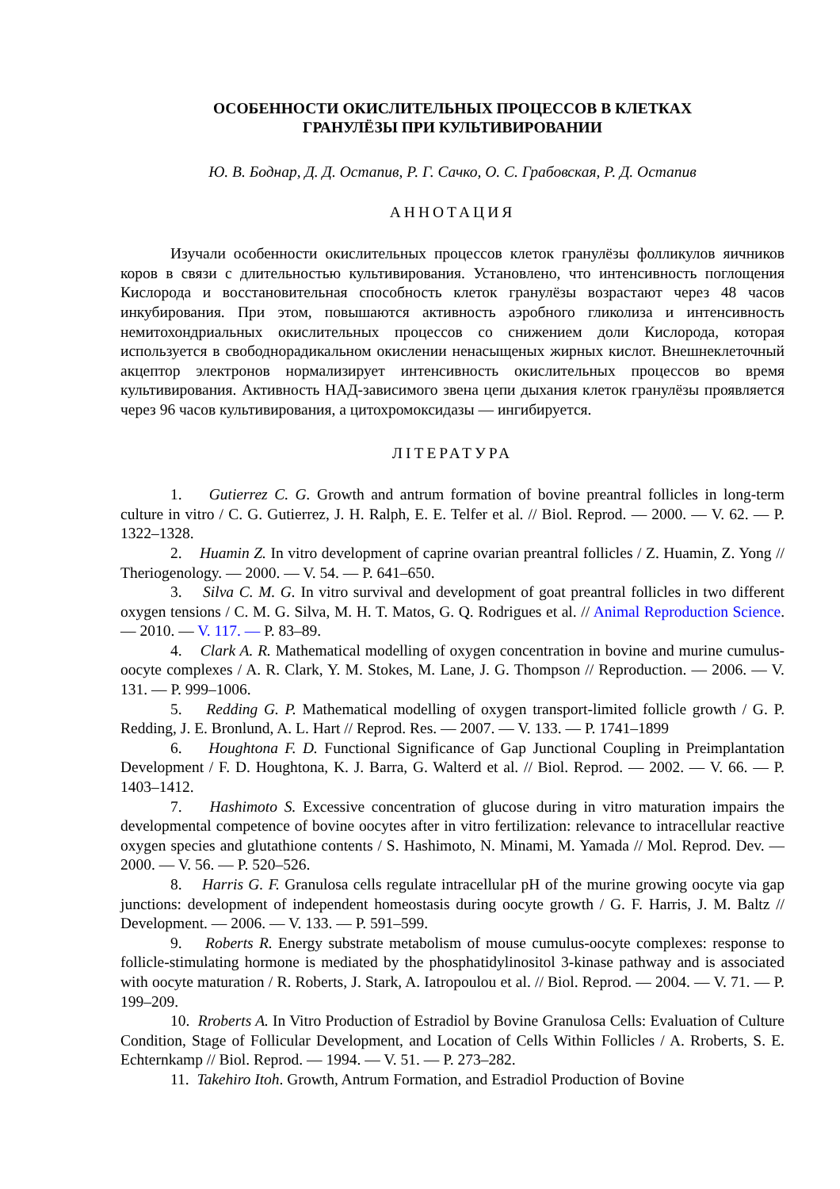ОСОБЕННОСТИ ОКИСЛИТЕЛЬНЫХ ПРОЦЕССОВ В КЛЕТКАХ
ГРАНУЛЁЗЫ ПРИ КУЛЬТИВИРОВАНИИ
Ю. В. Боднар, Д. Д. Остапив, Р. Г. Сачко, О. С. Грабовская, Р. Д. Остапив
АННОТАЦИЯ
Изучали особенности окислительных процессов клеток гранулёзы фолликулов яичников коров в связи с длительностью культивирования. Установлено, что интенсивность поглощения Кислорода и восстановительная способность клеток гранулёзы возрастают через 48 часов инкубирования. При этом, повышаются активность аэробного гликолиза и интенсивность немитохондриальных окислительных процессов со снижением доли Кислорода, которая используется в свободнорадикальном окислении ненасыщеных жирных кислот. Внешнеклеточный акцептор электронов нормализирует интенсивность окислительных процессов во время культивирования. Активность НАД-зависимого звена цепи дыхания клеток гранулёзы проявляется через 96 часов культивирования, а цитохромоксидазы — ингибируется.
ЛІТЕРАТУРА
1. Gutierrez C. G. Growth and antrum formation of bovine preantral follicles in long-term culture in vitro / C. G. Gutierrez, J. H. Ralph, E. E. Telfer et al. // Biol. Reprod. — 2000. — V. 62. — P. 1322–1328.
2. Huamin Z. In vitro development of caprine ovarian preantral follicles / Z. Huamin, Z. Yong // Theriogenology. — 2000. — V. 54. — P. 641–650.
3. Silva C. M. G. In vitro survival and development of goat preantral follicles in two different oxygen tensions / C. M. G. Silva, M. H. T. Matos, G. Q. Rodrigues et al. // Animal Reproduction Science. — 2010. — V. 117. — P. 83–89.
4. Clark A. R. Mathematical modelling of oxygen concentration in bovine and murine cumulus-oocyte complexes / A. R. Clark, Y. M. Stokes, M. Lane, J. G. Thompson // Reproduction. — 2006. — V. 131. — P. 999–1006.
5. Redding G. P. Mathematical modelling of oxygen transport-limited follicle growth / G. P. Redding, J. E. Bronlund, A. L. Hart // Reprod. Res. — 2007. — V. 133. — P. 1741–1899
6. Houghtona F. D. Functional Significance of Gap Junctional Coupling in Preimplantation Development / F. D. Houghtona, K. J. Barra, G. Walterd et al. // Biol. Reprod. — 2002. — V. 66. — P. 1403–1412.
7. Hashimoto S. Excessive concentration of glucose during in vitro maturation impairs the developmental competence of bovine oocytes after in vitro fertilization: relevance to intracellular reactive oxygen species and glutathione contents / S. Hashimoto, N. Minami, M. Yamada // Mol. Reprod. Dev. — 2000. — V. 56. — P. 520–526.
8. Harris G. F. Granulosa cells regulate intracellular pH of the murine growing oocyte via gap junctions: development of independent homeostasis during oocyte growth / G. F. Harris, J. M. Baltz // Development. — 2006. — V. 133. — P. 591–599.
9. Roberts R. Energy substrate metabolism of mouse cumulus-oocyte complexes: response to follicle-stimulating hormone is mediated by the phosphatidylinositol 3-kinase pathway and is associated with oocyte maturation / R. Roberts, J. Stark, A. Iatropoulou et al. // Biol. Reprod. — 2004. — V. 71. — P. 199–209.
10. Rroberts A. In Vitro Production of Estradiol by Bovine Granulosa Cells: Evaluation of Culture Condition, Stage of Follicular Development, and Location of Cells Within Follicles / A. Rroberts, S. E. Echternkamp // Biol. Reprod. — 1994. — V. 51. — P. 273–282.
11. Takehiro Itoh. Growth, Antrum Formation, and Estradiol Production of Bovine